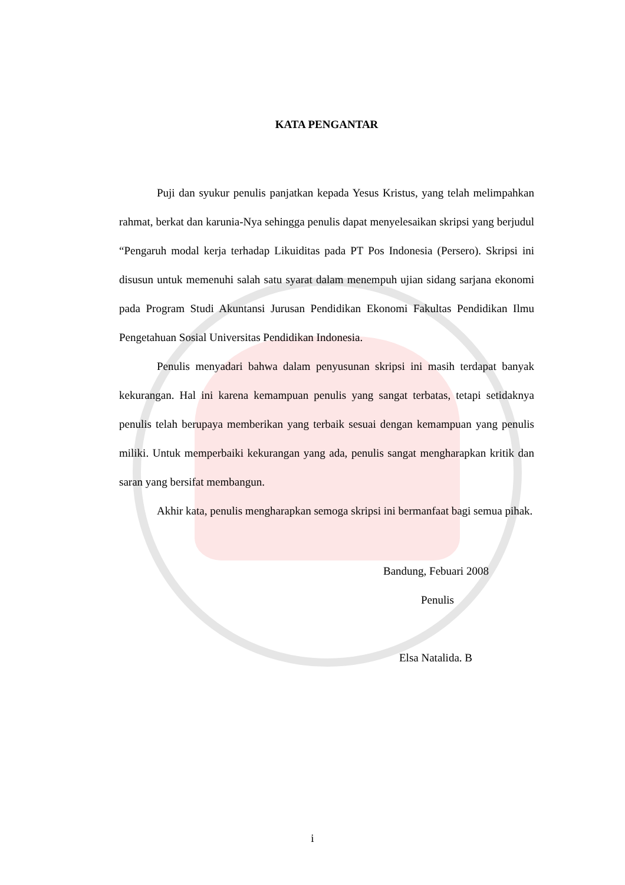KATA PENGANTAR
Puji dan syukur penulis panjatkan kepada Yesus Kristus, yang telah melimpahkan rahmat, berkat dan karunia-Nya sehingga penulis dapat menyelesaikan skripsi yang berjudul “Pengaruh modal kerja terhadap Likuiditas pada PT Pos Indonesia (Persero). Skripsi ini disusun untuk memenuhi salah satu syarat dalam menempuh ujian sidang sarjana ekonomi pada Program Studi Akuntansi Jurusan Pendidikan Ekonomi Fakultas Pendidikan Ilmu Pengetahuan Sosial Universitas Pendidikan Indonesia.
Penulis menyadari bahwa dalam penyusunan skripsi ini masih terdapat banyak kekurangan. Hal ini karena kemampuan penulis yang sangat terbatas, tetapi setidaknya penulis telah berupaya memberikan yang terbaik sesuai dengan kemampuan yang penulis miliki. Untuk memperbaiki kekurangan yang ada, penulis sangat mengharapkan kritik dan saran yang bersifat membangun.
Akhir kata, penulis mengharapkan semoga skripsi ini bermanfaat bagi semua pihak.
Bandung, Febuari 2008
Penulis
Elsa Natalida. B
i